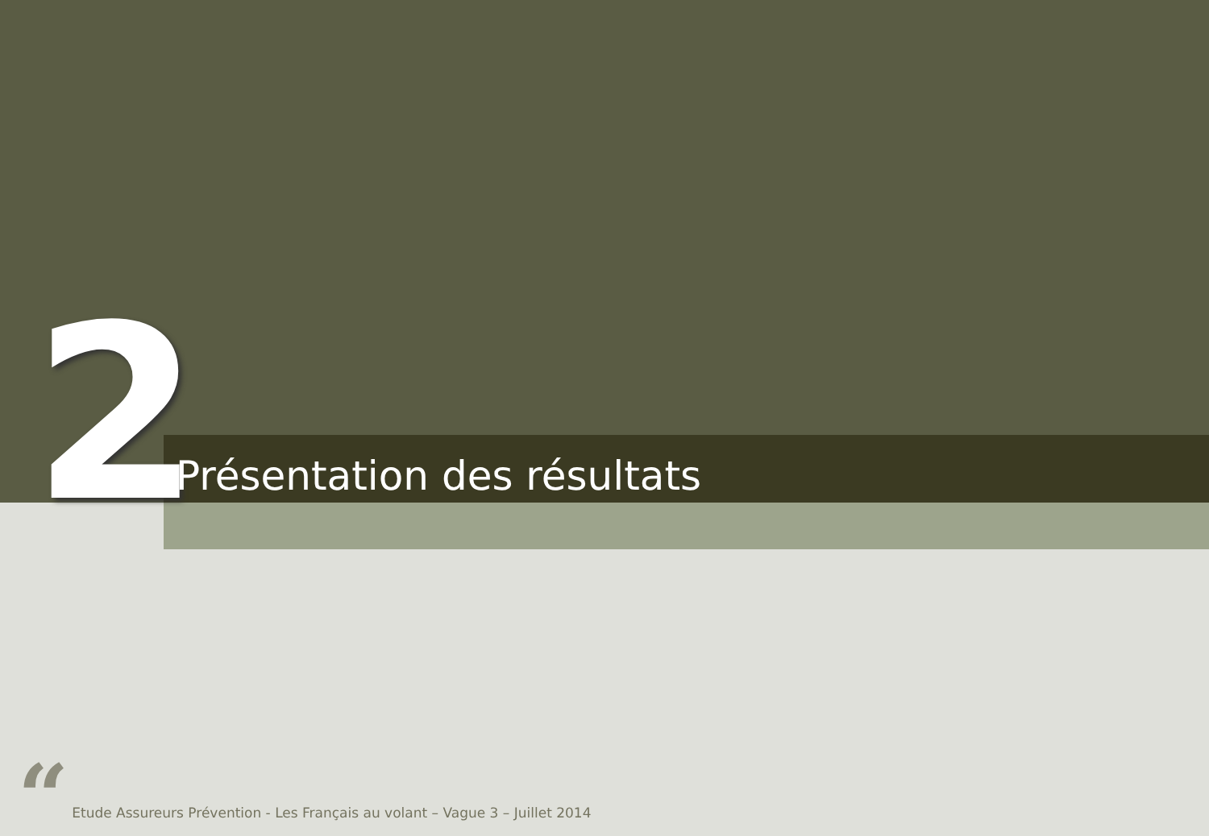2
Présentation des résultats
“
Etude Assureurs Prévention - Les Français au volant – Vague 3 – Juillet 2014